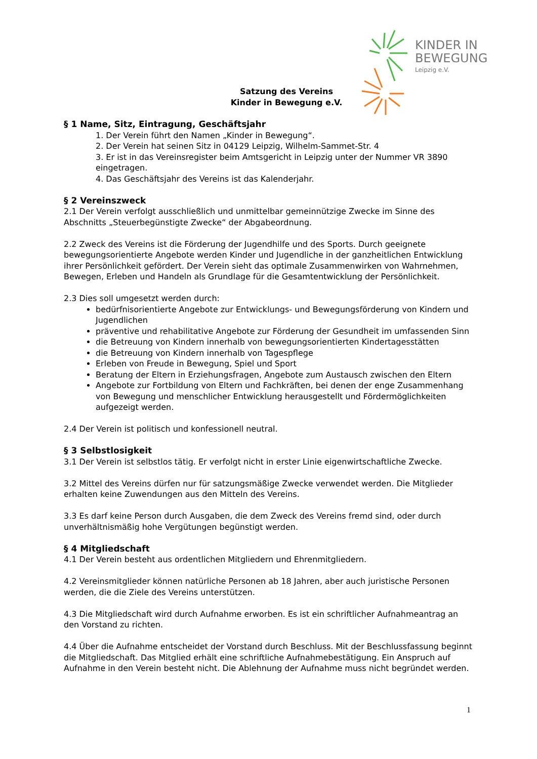KINDER IN
BEWEGUNG
Leipzig e.V.
Satzung des Vereins
Kinder in Bewegung e.V.
§ 1 Name, Sitz, Eintragung, Geschäftsjahr
1. Der Verein führt den Namen „Kinder in Bewegung“.
2. Der Verein hat seinen Sitz in 04129 Leipzig, Wilhelm-Sammet-Str. 4
3. Er ist in das Vereinsregister beim Amtsgericht in Leipzig unter der Nummer VR 3890 eingetragen.
4. Das Geschäftsjahr des Vereins ist das Kalenderjahr.
§ 2 Vereinszweck
2.1 Der Verein verfolgt ausschließlich und unmittelbar gemeinnützige Zwecke im Sinne des Abschnitts „Steuerbegünstigte Zwecke“ der Abgabeordnung.
2.2 Zweck des Vereins ist die Förderung der Jugendhilfe und des Sports. Durch geeignete bewegungsorientierte Angebote werden Kinder und Jugendliche in der ganzheitlichen Entwicklung ihrer Persönlichkeit gefördert. Der Verein sieht das optimale Zusammenwirken von Wahrnehmen, Bewegen, Erleben und Handeln als Grundlage für die Gesamtentwicklung der Persönlichkeit.
2.3 Dies soll umgesetzt werden durch:
bedürfnisorientierte Angebote zur Entwicklungs- und Bewegungsförderung von Kindern und Jugendlichen
präventive und rehabilitative Angebote zur Förderung der Gesundheit im umfassenden Sinn
die Betreuung von Kindern innerhalb von bewegungsorientierten Kindertagesstätten
die Betreuung von Kindern innerhalb von Tagespflege
Erleben von Freude in Bewegung, Spiel und Sport
Beratung der Eltern in Erziehungsfragen, Angebote zum Austausch zwischen den Eltern
Angebote zur Fortbildung von Eltern und Fachkräften, bei denen der enge Zusammenhang von Bewegung und menschlicher Entwicklung herausgestellt und Fördermöglichkeiten aufgezeigt werden.
2.4 Der Verein ist politisch und konfessionell neutral.
§ 3 Selbstlosigkeit
3.1 Der Verein ist selbstlos tätig. Er verfolgt nicht in erster Linie eigenwirtschaftliche Zwecke.
3.2 Mittel des Vereins dürfen nur für satzungsmäßige Zwecke verwendet werden. Die Mitglieder erhalten keine Zuwendungen aus den Mitteln des Vereins.
3.3 Es darf keine Person durch Ausgaben, die dem Zweck des Vereins fremd sind, oder durch unverhältnismäßig hohe Vergütungen begünstigt werden.
§ 4 Mitgliedschaft
4.1 Der Verein besteht aus ordentlichen Mitgliedern und Ehrenmitgliedern.
4.2 Vereinsmitglieder können natürliche Personen ab 18 Jahren, aber auch juristische Personen werden, die die Ziele des Vereins unterstützen.
4.3 Die Mitgliedschaft wird durch Aufnahme erworben. Es ist ein schriftlicher Aufnahmeantrag an den Vorstand zu richten.
4.4 Über die Aufnahme entscheidet der Vorstand durch Beschluss. Mit der Beschlussfassung beginnt die Mitgliedschaft. Das Mitglied erhält eine schriftliche Aufnahmebestätigung. Ein Anspruch auf Aufnahme in den Verein besteht nicht. Die Ablehnung der Aufnahme muss nicht begründet werden.
1